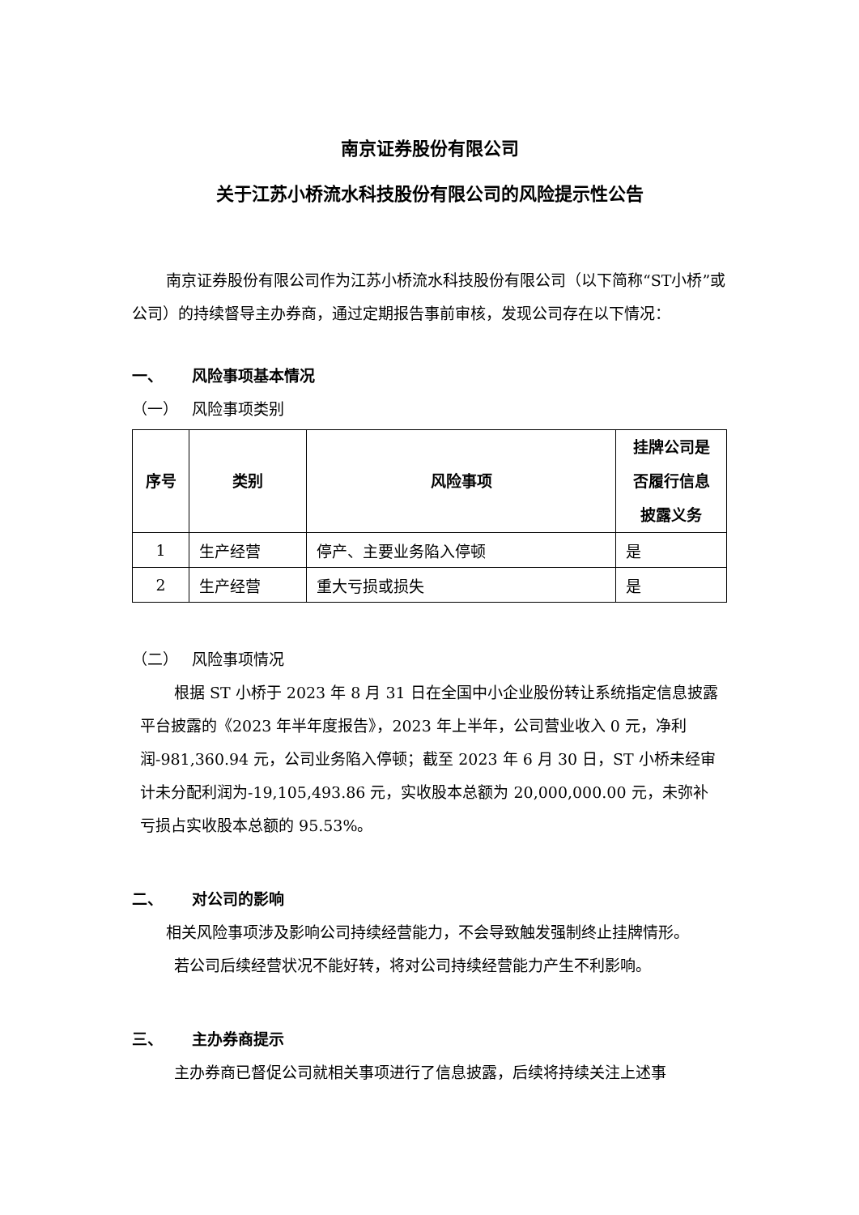南京证券股份有限公司
关于江苏小桥流水科技股份有限公司的风险提示性公告
南京证券股份有限公司作为江苏小桥流水科技股份有限公司（以下简称“ST小桥”或公司）的持续督导主办券商，通过定期报告事前审核，发现公司存在以下情况：
一、 风险事项基本情况
（一） 风险事项类别
| 序号 | 类别 | 风险事项 | 挂牌公司是否履行信息披露义务 |
| --- | --- | --- | --- |
| 1 | 生产经营 | 停产、主要业务陷入停顿 | 是 |
| 2 | 生产经营 | 重大亏损或损失 | 是 |
（二） 风险事项情况
根据 ST 小桥于 2023 年 8 月 31 日在全国中小企业股份转让系统指定信息披露平台披露的《2023 年半年度报告》，2023 年上半年，公司营业收入 0 元，净利润-981,360.94 元，公司业务陷入停顿；截至 2023 年 6 月 30 日，ST 小桥未经审计未分配利润为-19,105,493.86 元，实收股本总额为 20,000,000.00 元，未弥补亏损占实收股本总额的 95.53%。
二、 对公司的影响
相关风险事项涉及影响公司持续经营能力，不会导致触发强制终止挂牌情形。
若公司后续经营状况不能好转，将对公司持续经营能力产生不利影响。
三、 主办券商提示
主办券商已督促公司就相关事项进行了信息披露，后续将持续关注上述事